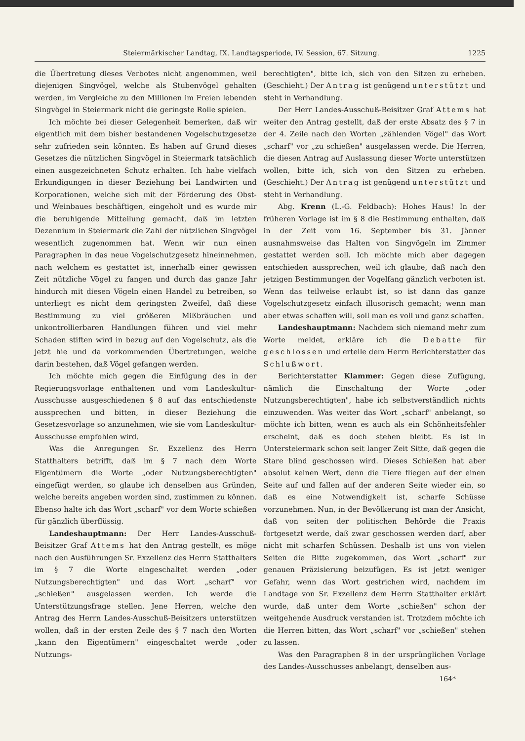Steiermärkischer Landtag, IX. Landtagsperiode, IV. Session, 67. Sitzung. 1225
die Übertretung dieses Verbotes nicht angenommen, weil diejenigen Singvögel, welche als Stubenvögel gehalten werden, im Vergleiche zu den Millionen im Freien lebenden Singvögel in Steiermark nicht die geringste Rolle spielen.
Ich möchte bei dieser Gelegenheit bemerken, daß wir eigentlich mit dem bisher bestandenen Vogelschutzgesetze sehr zufrieden sein könnten. Es haben auf Grund dieses Gesetzes die nützlichen Singvögel in Steiermark tatsächlich einen ausgezeichneten Schutz erhalten. Ich habe vielfach Erkundigungen in dieser Beziehung bei Landwirten und Korporationen, welche sich mit der Förderung des Obst- und Weinbaues beschäftigen, eingeholt und es wurde mir die beruhigende Mitteilung gemacht, daß im letzten Dezennium in Steiermark die Zahl der nützlichen Singvögel wesentlich zugenommen hat. Wenn wir nun einen Paragraphen in das neue Vogelschutzgesetz hineinnehmen, nach welchem es gestattet ist, innerhalb einer gewissen Zeit nützliche Vögel zu fangen und durch das ganze Jahr hindurch mit diesen Vögeln einen Handel zu betreiben, so unterliegt es nicht dem geringsten Zweifel, daß diese Bestimmung zu viel größeren Mißbräuchen und unkontrollierbaren Handlungen führen und viel mehr Schaden stiften wird in bezug auf den Vogelschutz, als die jetzt hie und da vorkommenden Übertretungen, welche darin bestehen, daß Vögel gefangen werden.
Ich möchte mich gegen die Einfügung des in der Regierungsvorlage enthaltenen und vom Landeskultur-Ausschusse ausgeschiedenen § 8 auf das entschiedenste aussprechen und bitten, in dieser Beziehung die Gesetzesvorlage so anzunehmen, wie sie vom Landeskultur-Ausschusse empfohlen wird.
Was die Anregungen Sr. Exzellenz des Herrn Statthalters betrifft, daß im § 7 nach dem Worte Eigentümern die Worte „oder Nutzungsberechtigten" eingefügt werden, so glaube ich denselben aus Gründen, welche bereits angeben worden sind, zustimmen zu können. Ebenso halte ich das Wort „scharf" vor dem Worte schießen für gänzlich überflüssig.
Landeshauptmann: Der Herr Landes-Ausschuß-Beisitzer Graf Attems hat den Antrag gestellt, es möge nach den Ausführungen Sr. Exzellenz des Herrn Statthalters im § 7 die Worte eingeschaltet werden „oder Nutzungsberechtigten" und das Wort „scharf" vor „schießen" ausgelassen werden. Ich werde die Unterstützungsfrage stellen. Jene Herren, welche den Antrag des Herrn Landes-Ausschuß-Beisitzers unterstützen wollen, daß in der ersten Zeile des § 7 nach den Worten „kann den Eigentümern" eingeschaltet werde „oder Nutzungs-
berechtigten", bitte ich, sich von den Sitzen zu erheben. (Geschieht.) Der Antrag ist genügend unterstützt und steht in Verhandlung.
Der Herr Landes-Ausschuß-Beisitzer Graf Attems hat weiter den Antrag gestellt, daß der erste Absatz des § 7 in der 4. Zeile nach den Worten „zählenden Vögel" das Wort „scharf" vor „zu schießen" ausgelassen werde. Die Herren, die diesen Antrag auf Auslassung dieser Worte unterstützen wollen, bitte ich, sich von den Sitzen zu erheben. (Geschieht.) Der Antrag ist genügend unterstützt und steht in Verhandlung.
Abg. Krenn (L.-G. Feldbach): Hohes Haus! In der früheren Vorlage ist im § 8 die Bestimmung enthalten, daß in der Zeit vom 16. September bis 31. Jänner ausnahmsweise das Halten von Singvögeln im Zimmer gestattet werden soll. Ich möchte mich aber dagegen entschieden aussprechen, weil ich glaube, daß nach den jetzigen Bestimmungen der Vogelfang gänzlich verboten ist. Wenn das teilweise erlaubt ist, so ist dann das ganze Vogelschutzgesetz einfach illusorisch gemacht; wenn man aber etwas schaffen will, soll man es voll und ganz schaffen.
Landeshauptmann: Nachdem sich niemand mehr zum Worte meldet, erkläre ich die Debatte für geschlossen und erteile dem Herrn Berichterstatter das Schlußwort.
Berichterstatter Klammer: Gegen diese Zufügung, nämlich die Einschaltung der Worte „oder Nutzungsberechtigten", habe ich selbstverständlich nichts einzuwenden. Was weiter das Wort „scharf" anbelangt, so möchte ich bitten, wenn es auch als ein Schönheitsfehler erscheint, daß es doch stehen bleibt. Es ist in Untersteiermark schon seit langer Zeit Sitte, daß gegen die Stare blind geschossen wird. Dieses Schießen hat aber absolut keinen Wert, denn die Tiere fliegen auf der einen Seite auf und fallen auf der anderen Seite wieder ein, so daß es eine Notwendigkeit ist, scharfe Schüsse vorzunehmen. Nun, in der Bevölkerung ist man der Ansicht, daß von seiten der politischen Behörde die Praxis fortgesetzt werde, daß zwar geschossen werden darf, aber nicht mit scharfen Schüssen. Deshalb ist uns von vielen Seiten die Bitte zugekommen, das Wort „scharf" zur genauen Präzisierung beizufügen. Es ist jetzt weniger Gefahr, wenn das Wort gestrichen wird, nachdem im Landtage von Sr. Exzellenz dem Herrn Statthalter erklärt wurde, daß unter dem Worte „schießen" schon der weitgehende Ausdruck verstanden ist. Trotzdem möchte ich die Herren bitten, das Wort „scharf" vor „schießen" stehen zu lassen.
Was den Paragraphen 8 in der ursprünglichen Vorlage des Landes-Ausschusses anbelangt, denselben aus-
164*